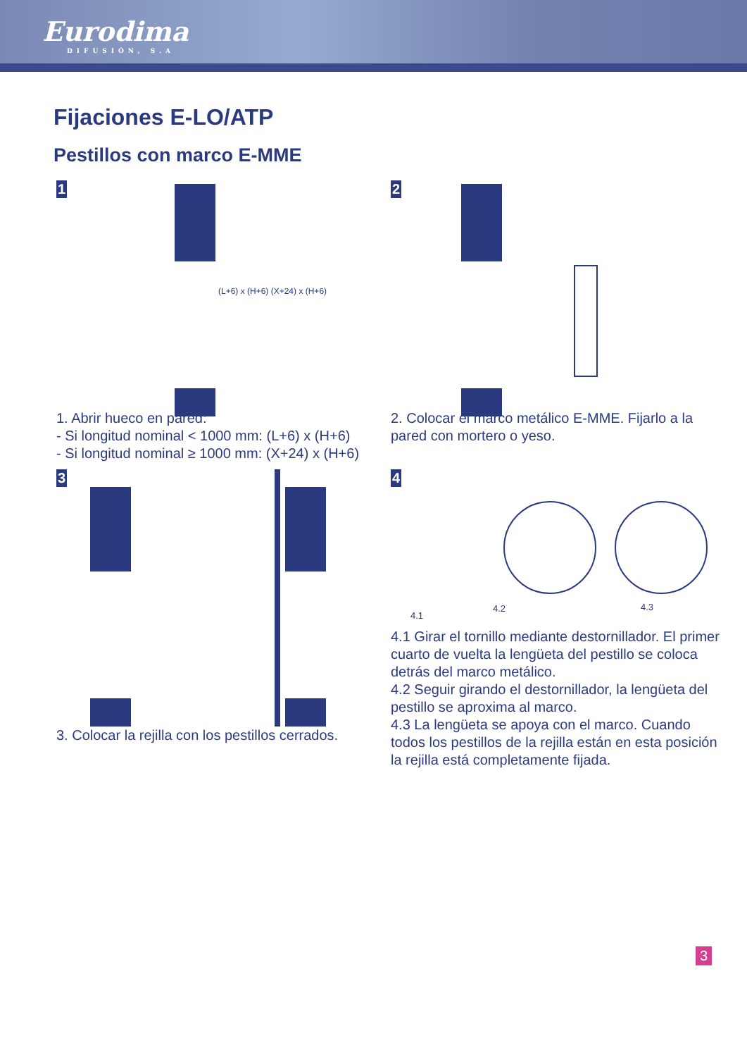Eurodima
DIFUSIÓN, S.A
Fijaciones E-LO/ATP
Pestillos con marco E-MME
1
(L+6) x (H+6) (X+24) x (H+6)
1. Abrir hueco en pared:
- Si longitud nominal < 1000 mm: (L+6) x (H+6)
- Si longitud nominal ≥ 1000 mm: (X+24) x (H+6)
2
2. Colocar el marco metálico E-MME. Fijarlo a la pared con mortero o yeso.
3
3. Colocar la rejilla con los pestillos cerrados.
4
4.1
4.2 4.3
4.1 Girar el tornillo mediante destornillador. El primer cuarto de vuelta la lengüeta del pestillo se coloca detrás del marco metálico.
4.2 Seguir girando el destornillador, la lengüeta del pestillo se aproxima al marco.
4.3 La lengüeta se apoya con el marco. Cuando todos los pestillos de la rejilla están en esta posición la rejilla está completamente fijada.
3